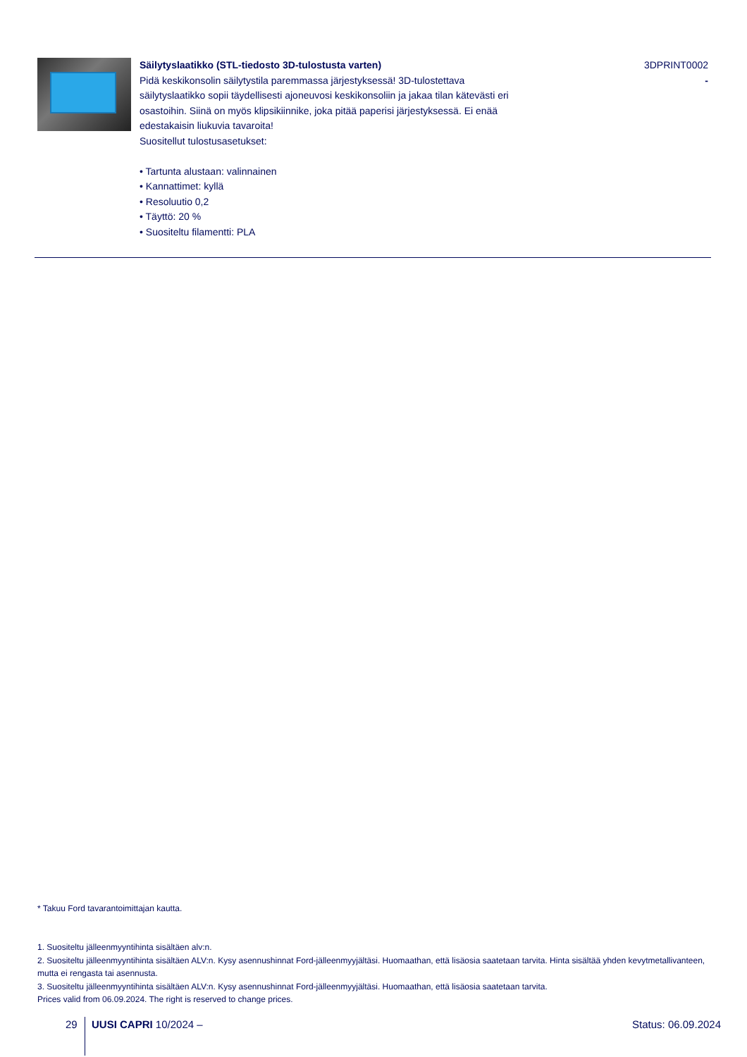| | Säilytyslaatikko (STL-tiedosto 3D-tulostusta varten) Pidä keskikonsolin säilytystila paremmassa järjestyksessä! 3D-tulostettava säilytyslaatikko sopii täydellisesti ajoneuvosi keskikonsoliin ja jakaa tilan kätevästi eri osastoihin. Siinä on myös klipsikiinnike, joka pitää paperisi järjestyksessä. Ei enää edestakaisin liukuvia tavaroita! Suositellut tulostusasetukset: • Tartunta alustaan: valinnainen • Kannattimet: kyllä • Resoluutio 0,2 • Täyttö: 20 % • Suositeltu filamentti: PLA | 3DPRINT0002 - |
* Takuu Ford tavarantoimittajan kautta.
1. Suositeltu jälleenmyyntihinta sisältäen alv:n.
2. Suositeltu jälleenmyyntihinta sisältäen ALV:n. Kysy asennushinnat Ford-jälleenmyyjältäsi. Huomaathan, että lisäosia saatetaan tarvita. Hinta sisältää yhden kevytmetallivanteen, mutta ei rengasta tai asennusta.
3. Suositeltu jälleenmyyntihinta sisältäen ALV:n. Kysy asennushinnat Ford-jälleenmyyjältäsi. Huomaathan, että lisäosia saatetaan tarvita.
Prices valid from 06.09.2024. The right is reserved to change prices.
29 UUSI CAPRI 10/2024 – Status: 06.09.2024